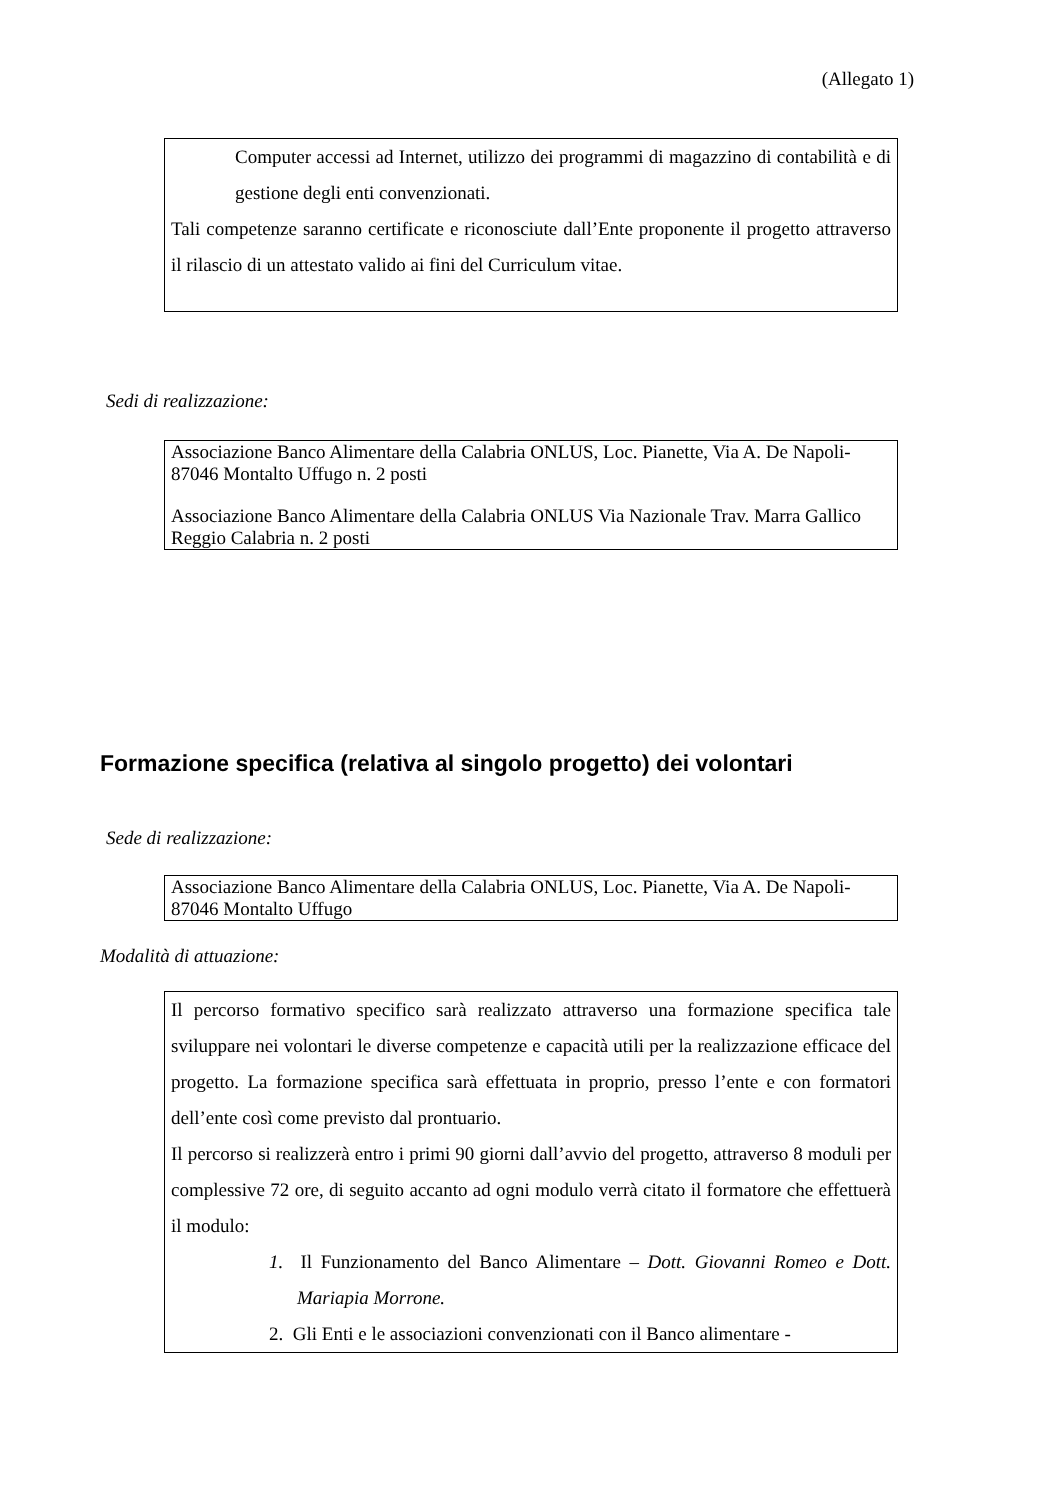(Allegato 1)
Computer accessi ad Internet, utilizzo dei programmi di magazzino di contabilità e di gestione degli enti convenzionati.
Tali competenze saranno certificate e riconosciute dall’Ente proponente il progetto attraverso il rilascio di un attestato valido ai fini del Curriculum vitae.
Sedi di realizzazione:
Associazione Banco Alimentare della Calabria ONLUS, Loc. Pianette, Via A. De Napoli- 87046 Montalto Uffugo n. 2 posti
Associazione Banco Alimentare della Calabria ONLUS Via Nazionale Trav. Marra Gallico Reggio Calabria n. 2 posti
Formazione specifica (relativa al singolo progetto) dei volontari
Sede di realizzazione:
Associazione Banco Alimentare della Calabria ONLUS, Loc. Pianette, Via A. De Napoli- 87046 Montalto Uffugo
Modalità di attuazione:
Il percorso formativo specifico sarà realizzato attraverso una formazione specifica tale sviluppare nei volontari le diverse competenze e capacità utili per la realizzazione efficace del progetto. La formazione specifica sarà effettuata in proprio, presso l’ente e con formatori dell’ente così come previsto dal prontuario.
Il percorso si realizzerà entro i primi 90 giorni dall’avvio del progetto, attraverso 8 moduli per complessive 72 ore, di seguito accanto ad ogni modulo verrà citato il formatore che effettuerà il modulo:
1. Il Funzionamento del Banco Alimentare – Dott. Giovanni Romeo e Dott. Mariapia Morrone.
2. Gli Enti e le associazioni convenzionati con il Banco alimentare -